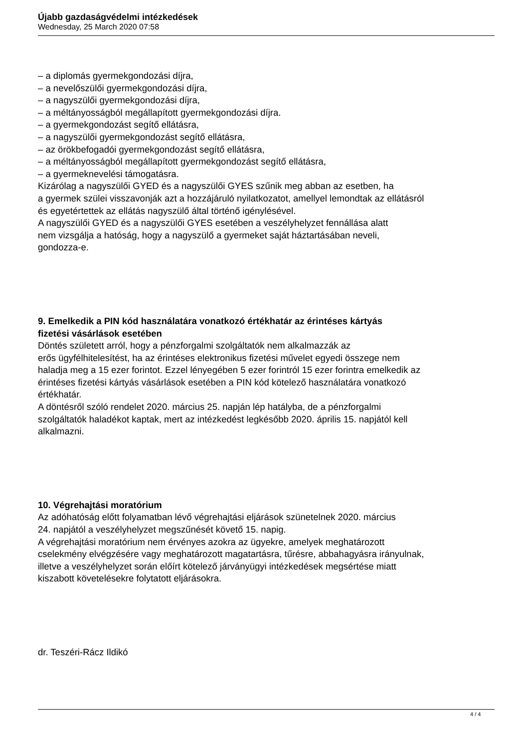Újabb gazdaságvédelmi intézkedések
Wednesday, 25 March 2020 07:58
– a diplomás gyermekgondozási díjra,
– a nevelőszülői gyermekgondozási díjra,
– a nagyszülői gyermekgondozási díjra,
– a méltányosságból megállapított gyermekgondozási díjra.
– a gyermekgondozást segítő ellátásra,
– a nagyszülői gyermekgondozást segítő ellátásra,
– az örökbefogadói gyermekgondozást segítő ellátásra,
– a méltányosságból megállapított gyermekgondozást segítő ellátásra,
– a gyermeknevelési támogatásra.
Kizárólag a nagyszülői GYED és a nagyszülői GYES szűnik meg abban az esetben, ha
a gyermek szülei visszavonják azt a hozzájáruló nyilatkozatot, amellyel lemondtak az ellátásról
és egyetértettek az ellátás nagyszülő által történő igénylésével.
A nagyszülői GYED és a nagyszülői GYES esetében a veszélyhelyzet fennállása alatt
nem vizsgálja a hatóság, hogy a nagyszülő a gyermeket saját háztartásában neveli,
gondozza-e.
9. Emelkedik a PIN kód használatára vonatkozó értékhatár az érintéses kártyás
fizetési vásárlások esetében
Döntés született arról, hogy a pénzforgalmi szolgáltatók nem alkalmazzák az
erős ügyfélhitelesítést, ha az érintéses elektronikus fizetési művelet egyedi összege nem
haladja meg a 15 ezer forintot. Ezzel lényegében 5 ezer forintról 15 ezer forintra emelkedik az
érintéses fizetési kártyás vásárlások esetében a PIN kód kötelező használatára vonatkozó
értékhatár.
A döntésről szóló rendelet 2020. március 25. napján lép hatályba, de a pénzforgalmi
szolgáltatók haladékot kaptak, mert az intézkedést legkésőbb 2020. április 15. napjától kell
alkalmazni.
10. Végrehajtási moratórium
Az adóhatóság előtt folyamatban lévő végrehajtási eljárások szünetelnek 2020. március
24. napjától a veszélyhelyzet megszűnését követő 15. napig.
A végrehajtási moratórium nem érvényes azokra az ügyekre, amelyek meghatározott
cselekmény elvégzésére vagy meghatározott magatartásra, tűrésre, abbahagyásra irányulnak,
illetve a veszélyhelyzet során előírt kötelező járványügyi intézkedések megsértése miatt
kiszabott követelésekre folytatott eljárásokra.
dr. Teszéri-Rácz Ildikó
4 / 4